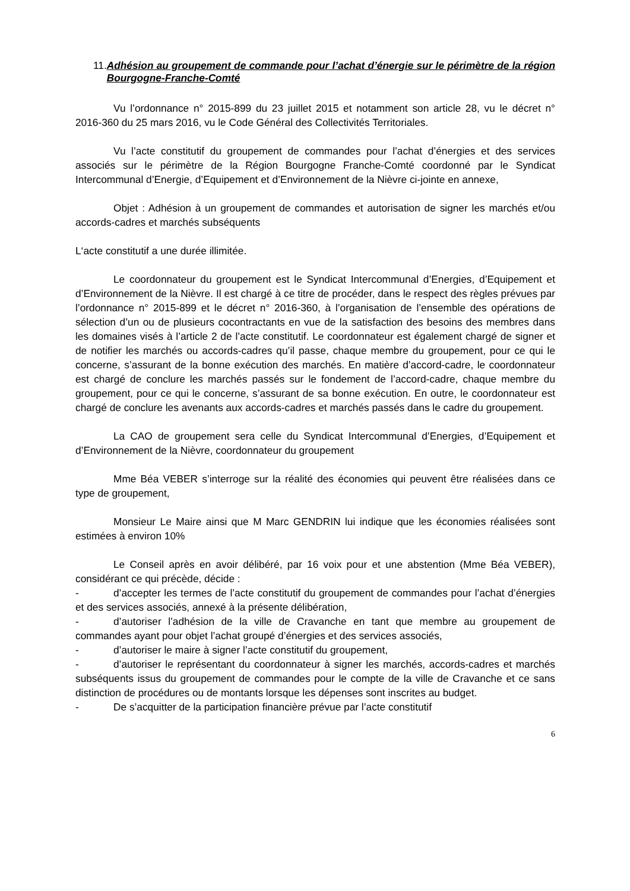11. Adhésion au groupement de commande pour l’achat d’énergie sur le périmètre de la région Bourgogne-Franche-Comté
Vu l’ordonnance n° 2015-899 du 23 juillet 2015 et notamment son article 28, vu le décret n° 2016-360 du 25 mars 2016, vu le Code Général des Collectivités Territoriales.
Vu l’acte constitutif du groupement de commandes pour l’achat d’énergies et des services associés sur le périmètre de la Région Bourgogne Franche-Comté coordonné par le Syndicat Intercommunal d’Energie, d’Equipement et d’Environnement de la Nièvre ci-jointe en annexe,
Objet : Adhésion à un groupement de commandes et autorisation de signer les marchés et/ou accords-cadres et marchés subséquents
L‘acte constitutif a une durée illimitée.
Le coordonnateur du groupement est le Syndicat Intercommunal d’Energies, d’Equipement et d’Environnement de la Nièvre. Il est chargé à ce titre de procéder, dans le respect des règles prévues par l’ordonnance n° 2015-899 et le décret n° 2016-360, à l’organisation de l’ensemble des opérations de sélection d’un ou de plusieurs cocontractants en vue de la satisfaction des besoins des membres dans les domaines visés à l’article 2 de l’acte constitutif. Le coordonnateur est également chargé de signer et de notifier les marchés ou accords-cadres qu’il passe, chaque membre du groupement, pour ce qui le concerne, s’assurant de la bonne exécution des marchés. En matière d’accord-cadre, le coordonnateur est chargé de conclure les marchés passés sur le fondement de l’accord-cadre, chaque membre du groupement, pour ce qui le concerne, s’assurant de sa bonne exécution. En outre, le coordonnateur est chargé de conclure les avenants aux accords-cadres et marchés passés dans le cadre du groupement.
La CAO de groupement sera celle du Syndicat Intercommunal d’Energies, d’Equipement et d’Environnement de la Nièvre, coordonnateur du groupement
Mme Béa VEBER s’interroge sur la réalité des économies qui peuvent être réalisées dans ce type de groupement,
Monsieur Le Maire ainsi que M Marc GENDRIN lui indique que les économies réalisées sont estimées à environ 10%
Le Conseil après en avoir délibéré, par 16 voix pour et une abstention (Mme Béa VEBER), considérant ce qui précède, décide :
- d’accepter les termes de l’acte constitutif du groupement de commandes pour l’achat d’énergies et des services associés, annexé à la présente délibération,
- d’autoriser l’adhésion de la ville de Cravanche en tant que membre au groupement de commandes ayant pour objet l’achat groupé d’énergies et des services associés,
- d’autoriser le maire à signer l’acte constitutif du groupement,
- d’autoriser le représentant du coordonnateur à signer les marchés, accords-cadres et marchés subséquents issus du groupement de commandes pour le compte de la ville de Cravanche et ce sans distinction de procédures ou de montants lorsque les dépenses sont inscrites au budget.
- De s’acquitter de la participation financière prévue par l’acte constitutif
6